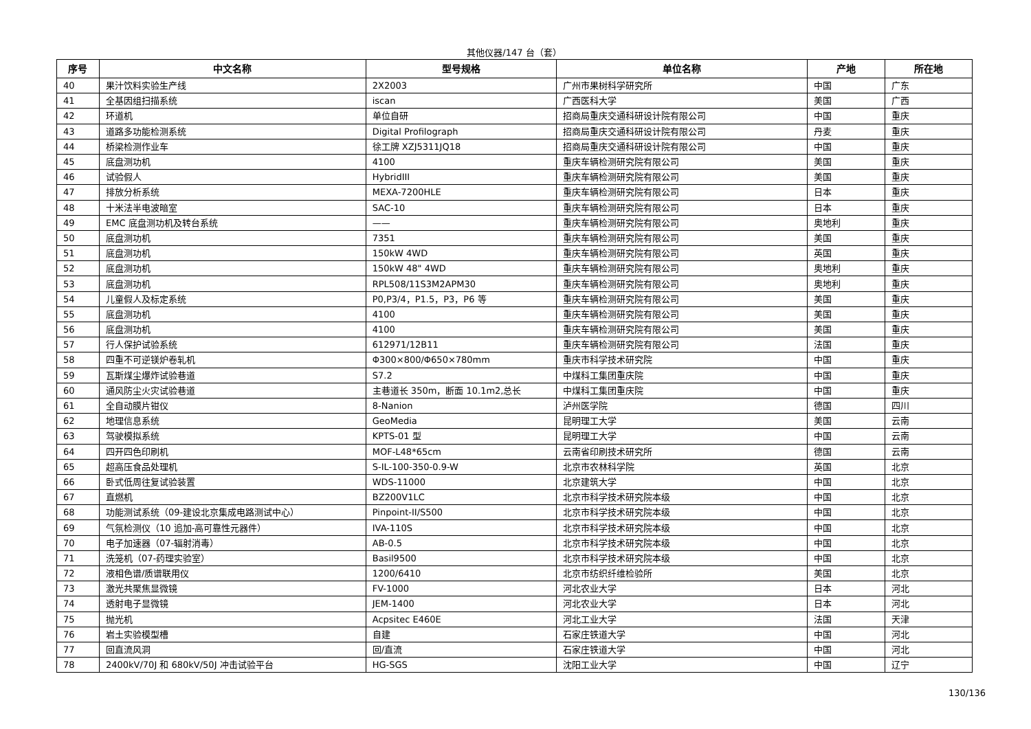其他仪器/147 台（套）
| 序号 | 中文名称 | 型号规格 | 单位名称 | 产地 | 所在地 |
| --- | --- | --- | --- | --- | --- |
| 40 | 果汁饮料实验生产线 | 2X2003 | 广州市果树科学研究所 | 中国 | 广东 |
| 41 | 全基因组扫描系统 | iscan | 广西医科大学 | 美国 | 广西 |
| 42 | 环道机 | 单位自研 | 招商局重庆交通科研设计院有限公司 | 中国 | 重庆 |
| 43 | 道路多功能检测系统 | Digital Profilograph | 招商局重庆交通科研设计院有限公司 | 丹麦 | 重庆 |
| 44 | 桥梁检测作业车 | 徐工牌 XZJ5311JQ18 | 招商局重庆交通科研设计院有限公司 | 中国 | 重庆 |
| 45 | 底盘测功机 | 4100 | 重庆车辆检测研究院有限公司 | 美国 | 重庆 |
| 46 | 试验假人 | HybridIII | 重庆车辆检测研究院有限公司 | 美国 | 重庆 |
| 47 | 排放分析系统 | MEXA-7200HLE | 重庆车辆检测研究院有限公司 | 日本 | 重庆 |
| 48 | 十米法半电波暗室 | SAC-10 | 重庆车辆检测研究院有限公司 | 日本 | 重庆 |
| 49 | EMC 底盘测功机及转台系统 | —— | 重庆车辆检测研究院有限公司 | 奥地利 | 重庆 |
| 50 | 底盘测功机 | 7351 | 重庆车辆检测研究院有限公司 | 美国 | 重庆 |
| 51 | 底盘测功机 | 150kW 4WD | 重庆车辆检测研究院有限公司 | 英国 | 重庆 |
| 52 | 底盘测功机 | 150kW 48" 4WD | 重庆车辆检测研究院有限公司 | 奥地利 | 重庆 |
| 53 | 底盘测功机 | RPL508/11S3M2APM30 | 重庆车辆检测研究院有限公司 | 奥地利 | 重庆 |
| 54 | 儿童假人及标定系统 | P0,P3/4，P1.5，P3，P6 等 | 重庆车辆检测研究院有限公司 | 美国 | 重庆 |
| 55 | 底盘测功机 | 4100 | 重庆车辆检测研究院有限公司 | 美国 | 重庆 |
| 56 | 底盘测功机 | 4100 | 重庆车辆检测研究院有限公司 | 美国 | 重庆 |
| 57 | 行人保护试验系统 | 612971/12B11 | 重庆车辆检测研究院有限公司 | 法国 | 重庆 |
| 58 | 四重不可逆镁炉卷轧机 | Φ300×800/Φ650×780mm | 重庆市科学技术研究院 | 中国 | 重庆 |
| 59 | 瓦斯煤尘爆炸试验巷道 | S7.2 | 中煤科工集团重庆院 | 中国 | 重庆 |
| 60 | 通风防尘火灾试验巷道 | 主巷道长 350m，断面 10.1m2,总长 | 中煤科工集团重庆院 | 中国 | 重庆 |
| 61 | 全自动膜片钳仪 | 8-Nanion | 泸州医学院 | 德国 | 四川 |
| 62 | 地理信息系统 | GeoMedia | 昆明理工大学 | 美国 | 云南 |
| 63 | 驾驶模拟系统 | KPTS-01 型 | 昆明理工大学 | 中国 | 云南 |
| 64 | 四开四色印刷机 | MOF-L48*65cm | 云南省印刷技术研究所 | 德国 | 云南 |
| 65 | 超高压食品处理机 | S-IL-100-350-0.9-W | 北京市农林科学院 | 英国 | 北京 |
| 66 | 卧式低周往复试验装置 | WDS-11000 | 北京建筑大学 | 中国 | 北京 |
| 67 | 直燃机 | BZ200V1LC | 北京市科学技术研究院本级 | 中国 | 北京 |
| 68 | 功能测试系统（09-建设北京集成电路测试中心） | Pinpoint-II/S500 | 北京市科学技术研究院本级 | 中国 | 北京 |
| 69 | 气氛检测仪（10 追加-高可靠性元器件） | IVA-110S | 北京市科学技术研究院本级 | 中国 | 北京 |
| 70 | 电子加速器（07-辐射消毒） | AB-0.5 | 北京市科学技术研究院本级 | 中国 | 北京 |
| 71 | 洗笼机（07-药理实验室） | Basil9500 | 北京市科学技术研究院本级 | 中国 | 北京 |
| 72 | 液相色谱/质谱联用仪 | 1200/6410 | 北京市纺织纤维检验所 | 美国 | 北京 |
| 73 | 激光共聚焦显微镜 | FV-1000 | 河北农业大学 | 日本 | 河北 |
| 74 | 透射电子显微镜 | JEM-1400 | 河北农业大学 | 日本 | 河北 |
| 75 | 抛光机 | Acpsitec E460E | 河北工业大学 | 法国 | 天津 |
| 76 | 岩土实验模型槽 | 自建 | 石家庄铁道大学 | 中国 | 河北 |
| 77 | 回直流风洞 | 回/直流 | 石家庄铁道大学 | 中国 | 河北 |
| 78 | 2400kV/70J 和 680kV/50J 冲击试验平台 | HG-SGS | 沈阳工业大学 | 中国 | 辽宁 |
130/136